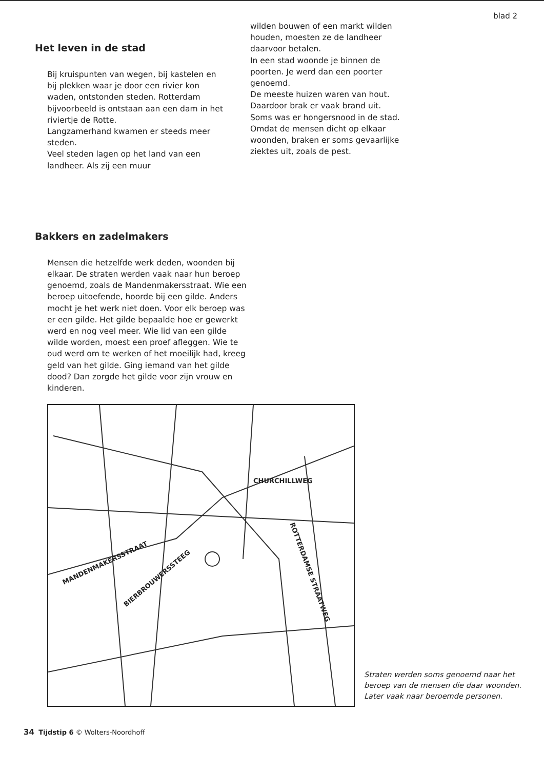blad 2
Het leven in de stad
Bij kruispunten van wegen, bij kastelen en bij plekken waar je door een rivier kon waden, ontstonden steden. Rotterdam bijvoorbeeld is ontstaan aan een dam in het riviertje de Rotte.
Langzamerhand kwamen er steeds meer steden.
Veel steden lagen op het land van een landheer. Als zij een muur
wilden bouwen of een markt wilden houden, moesten ze de landheer daarvoor betalen.
In een stad woonde je binnen de poorten. Je werd dan een poorter genoemd.
De meeste huizen waren van hout. Daardoor brak er vaak brand uit. Soms was er hongersnood in de stad. Omdat de mensen dicht op elkaar woonden, braken er soms gevaarlijke ziektes uit, zoals de pest.
Bakkers en zadelmakers
Mensen die hetzelfde werk deden, woonden bij elkaar. De straten werden vaak naar hun beroep genoemd, zoals de Mandenmakersstraat. Wie een beroep uitoefende, hoorde bij een gilde. Anders mocht je het werk niet doen. Voor elk beroep was er een gilde. Het gilde bepaalde hoe er gewerkt werd en nog veel meer. Wie lid van een gilde wilde worden, moest een proef afleggen. Wie te oud werd om te werken of het moeilijk had, kreeg geld van het gilde. Ging iemand van het gilde dood? Dan zorgde het gilde voor zijn vrouw en kinderen.
CHURCHILLWEG
MANDENMAKERSSTRAAT
BIERBROUWERSSTEEG ROTTERDAMSE STRAATWEG
Straten werden soms genoemd naar het
beroep van de mensen die daar woonden.
Later vaak naar beroemde personen.
34 Tijdstip 6 © Wolters-Noordhoff